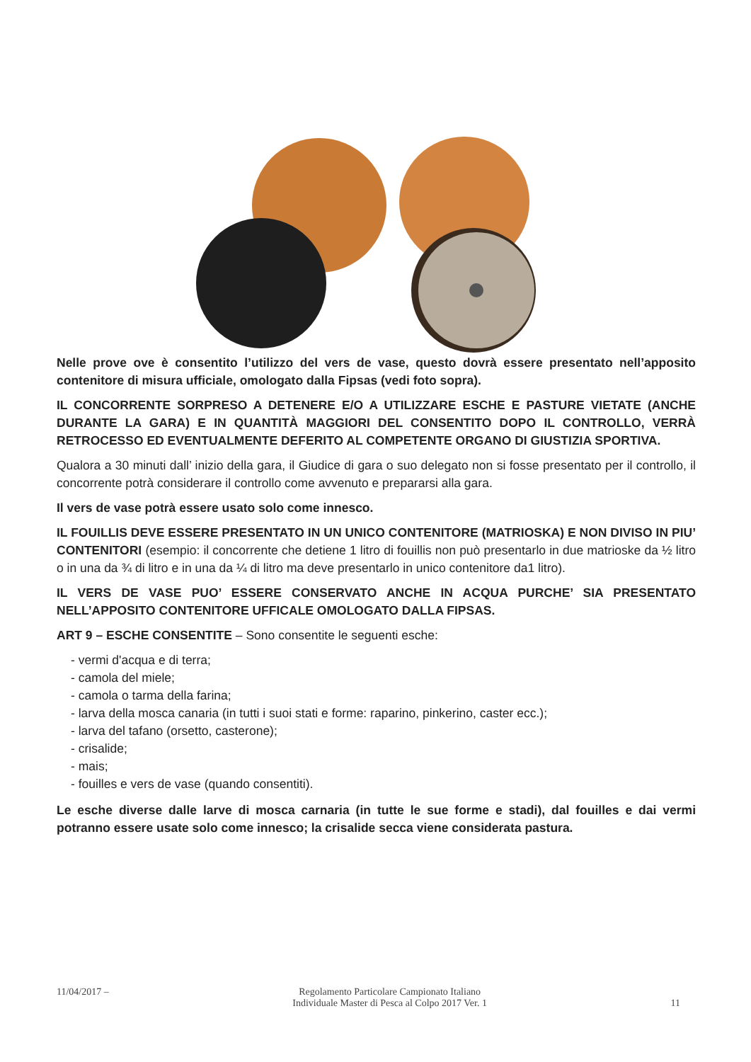Nelle prove ove è consentito l’utilizzo del vers de vase, questo dovrà essere presentato nell’apposito contenitore di misura ufficiale, omologato dalla Fipsas (vedi foto sopra).
IL CONCORRENTE SORPRESO A DETENERE E/O A UTILIZZARE ESCHE E PASTURE VIETATE (ANCHE DURANTE LA GARA) E IN QUANTITÀ MAGGIORI DEL CONSENTITO DOPO IL CONTROLLO, VERRÀ RETROCESSO ED EVENTUALMENTE DEFERITO AL COMPETENTE ORGANO DI GIUSTIZIA SPORTIVA.
Qualora a 30 minuti dall’ inizio della gara, il Giudice di gara o suo delegato non si fosse presentato per il controllo, il concorrente potrà considerare il controllo come avvenuto e prepararsi alla gara.
Il vers de vase potrà essere usato solo come innesco.
IL FOUILLIS DEVE ESSERE PRESENTATO IN UN UNICO CONTENITORE (MATRIOSKA) E NON DIVISO IN PIU’ CONTENITORI (esempio: il concorrente che detiene 1 litro di fouillis non può presentarlo in due matrioske da ½ litro o in una da ¾ di litro e in una da ¼ di litro ma deve presentarlo in unico contenitore da1 litro).
IL VERS DE VASE PUO’ ESSERE CONSERVATO ANCHE IN ACQUA PURCHE’ SIA PRESENTATO NELL’APPOSITO CONTENITORE UFFICALE OMOLOGATO DALLA FIPSAS.
ART 9 – ESCHE CONSENTITE – Sono consentite le seguenti esche:
- vermi d'acqua e di terra;
- camola del miele;
- camola o tarma della farina;
- larva della mosca canaria (in tutti i suoi stati e forme: raparino, pinkerino, caster ecc.);
- larva del tafano (orsetto, casterone);
- crisalide;
- mais;
- fouilles e vers de vase (quando consentiti).
Le esche diverse dalle larve di mosca carnaria (in tutte le sue forme e stadi), dal fouilles e dai vermi potranno essere usate solo come innesco; la crisalide secca viene considerata pastura.
11/04/2017 – Regolamento Particolare Campionato Italiano
Individuale Master di Pesca al Colpo 2017 Ver. 1 11